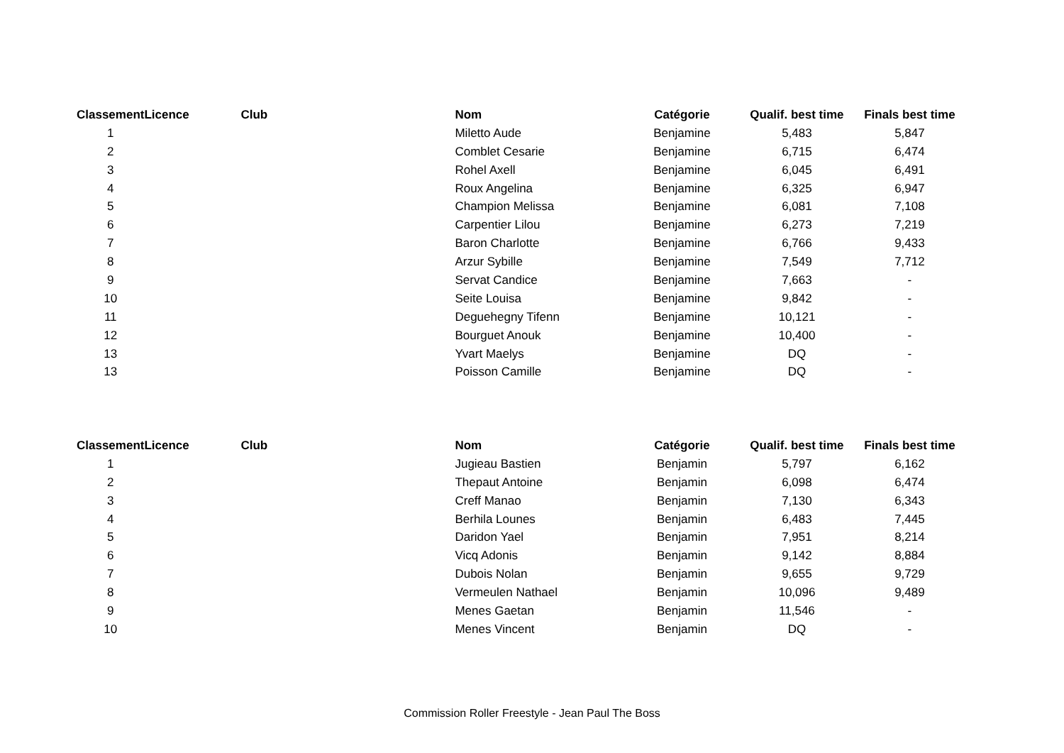| Classement | Licence | Club | Nom | Catégorie | Qualif. best time | Finals best time |
| --- | --- | --- | --- | --- | --- | --- |
| 1 | | | Miletto Aude | Benjamine | 5,483 | 5,847 |
| 2 | | | Comblet Cesarie | Benjamine | 6,715 | 6,474 |
| 3 | | | Rohel Axell | Benjamine | 6,045 | 6,491 |
| 4 | | | Roux Angelina | Benjamine | 6,325 | 6,947 |
| 5 | | | Champion Melissa | Benjamine | 6,081 | 7,108 |
| 6 | | | Carpentier Lilou | Benjamine | 6,273 | 7,219 |
| 7 | | | Baron Charlotte | Benjamine | 6,766 | 9,433 |
| 8 | | | Arzur Sybille | Benjamine | 7,549 | 7,712 |
| 9 | | | Servat Candice | Benjamine | 7,663 | - |
| 10 | | | Seite Louisa | Benjamine | 9,842 | - |
| 11 | | | Deguehegny Tifenn | Benjamine | 10,121 | - |
| 12 | | | Bourguet Anouk | Benjamine | 10,400 | - |
| 13 | | | Yvart Maelys | Benjamine | DQ | - |
| 13 | | | Poisson Camille | Benjamine | DQ | - |
| Classement | Licence | Club | Nom | Catégorie | Qualif. best time | Finals best time |
| --- | --- | --- | --- | --- | --- | --- |
| 1 | | | Jugieau Bastien | Benjamin | 5,797 | 6,162 |
| 2 | | | Thepaut Antoine | Benjamin | 6,098 | 6,474 |
| 3 | | | Creff Manao | Benjamin | 7,130 | 6,343 |
| 4 | | | Berhila Lounes | Benjamin | 6,483 | 7,445 |
| 5 | | | Daridon Yael | Benjamin | 7,951 | 8,214 |
| 6 | | | Vicq Adonis | Benjamin | 9,142 | 8,884 |
| 7 | | | Dubois Nolan | Benjamin | 9,655 | 9,729 |
| 8 | | | Vermeulen Nathael | Benjamin | 10,096 | 9,489 |
| 9 | | | Menes Gaetan | Benjamin | 11,546 | - |
| 10 | | | Menes Vincent | Benjamin | DQ | - |
Commission Roller Freestyle - Jean Paul The Boss